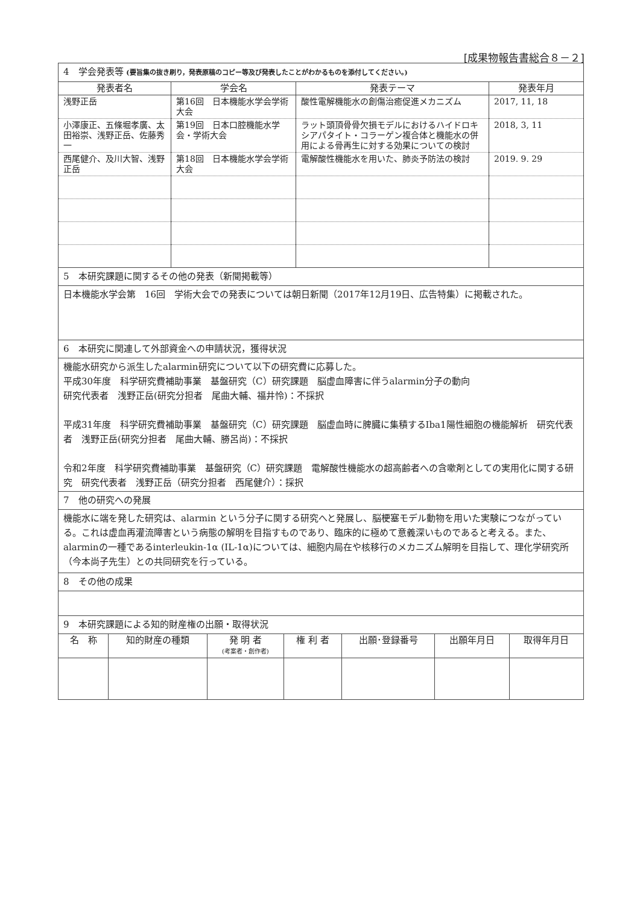[成果物報告書総合８－２]
| 4 学会発表等 (要旨集の抜き刷り，発表原稿のコピー等及び発表したことがわかるものを添付してください。) | | | |
| 発表者名 | 学会名 | 発表テーマ | 発表年月 |
| 浅野正岳 | 第16回 日本機能水学会学術大会 | 酸性電解機能水の創傷治癒促進メカニズム | 2017, 11, 18 |
| 小澤康正、五條堀孝廣、太田裕崇、浅野正岳、佐藤秀一 | 第19回 日本口腔機能水学会・学術大会 | ラット頭頂骨骨欠損モデルにおけるハイドロキシアパタイト・コラーゲン複合体と機能水の併用による骨再生に対する効果についての検討 | 2018, 3, 11 |
| 西尾健介、及川大智、浅野正岳 | 第18回 日本機能水学会学術大会 | 電解酸性機能水を用いた、肺炎予防法の検討 | 2019. 9. 29 |
| 5 本研究課題に関するその他の発表（新聞掲載等） | | | |
| 日本機能水学会第 16回 学術大会での発表については朝日新聞（2017年12月19日、広告特集）に掲載された。 | | | |
| 6 本研究に関連して外部資金への申請状況，獲得状況 | | | |
| 機能水研究から派生したalarmin研究について以下の研究費に応募した。 平成30年度 科学研究費補助事業 基盤研究（C）研究課題 脳虚血障害に伴うalarmin分子の動向 研究代表者 浅野正岳(研究分担者 尾曲大輔、福井怜)：不採択 平成31年度 科学研究費補助事業 基盤研究（C）研究課題 脳虚血時に脾臓に集積するIba1陽性細胞の機能解析 研究代表者 浅野正岳(研究分担者 尾曲大輔、勝呂尚)：不採択 令和2年度 科学研究費補助事業 基盤研究（C）研究課題 電解酸性機能水の超高齢者への含嗽剤としての実用化に関する研究 研究代表者 浅野正岳（研究分担者 西尾健介）：採択 | | | |
| 7 他の研究への発展 | | | |
| 機能水に端を発した研究は、alarmin という分子に関する研究へと発展し、脳梗塞モデル動物を用いた実験につながっている。これは虚血再灌流障害という病態の解明を目指すものであり、臨床的に極めて意義深いものであると考える。また、alarminの一種であるinterleukin-1α (IL-1α)については、細胞内局在や核移行のメカニズム解明を目指して、理化学研究所（今本尚子先生）との共同研究を行っている。 | | | |
| 8 その他の成果 | | | |
| 9 本研究課題による知的財産権の出願・取得状況 | | | |
| 名 称 | 知的財産の種類 | 発 明 者 (考案者・創作者) | 権 利 者 | 出願･登録番号 | 出願年月日 | 取得年月日 |
| --- | --- | --- | --- | --- | --- | --- |